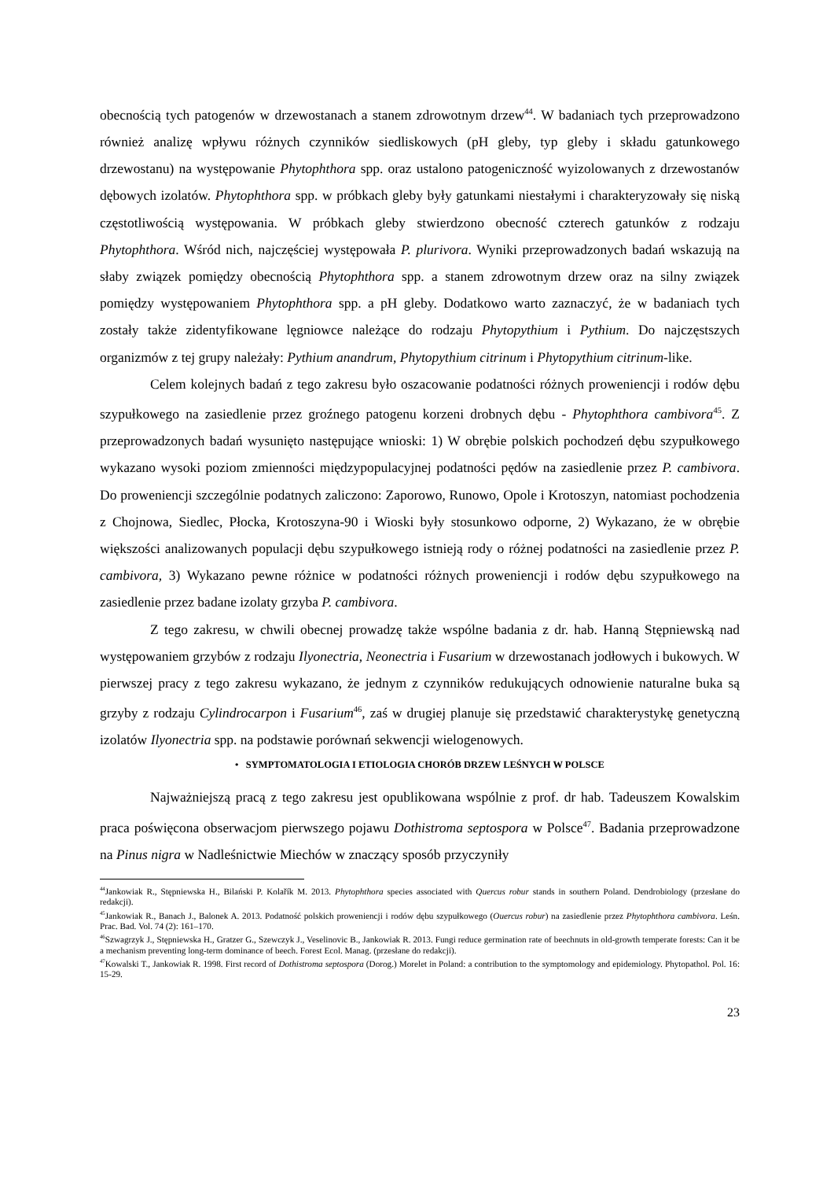obecnością tych patogenów w drzewostanach a stanem zdrowotnym drzew<sup>44</sup>. W badaniach tych przeprowadzono również analizę wpływu różnych czynników siedliskowych (pH gleby, typ gleby i składu gatunkowego drzewostanu) na występowanie Phytophthora spp. oraz ustalono patogeniczność wyizolowanych z drzewostanów dębowych izolatów. Phytophthora spp. w próbkach gleby były gatunkami niestałymi i charakteryzowały się niską częstotliwością występowania. W próbkach gleby stwierdzono obecność czterech gatunków z rodzaju Phytophthora. Wśród nich, najczęściej występowała P. plurivora. Wyniki przeprowadzonych badań wskazują na słaby związek pomiędzy obecnością Phytophthora spp. a stanem zdrowotnym drzew oraz na silny związek pomiędzy występowaniem Phytophthora spp. a pH gleby. Dodatkowo warto zaznaczyć, że w badaniach tych zostały także zidentyfikowane lęgniowce należące do rodzaju Phytopythium i Pythium. Do najczęstszych organizmów z tej grupy należały: Pythium anandrum, Phytopythium citrinum i Phytopythium citrinum-like.
Celem kolejnych badań z tego zakresu było oszacowanie podatności różnych proweniencji i rodów dębu szypułkowego na zasiedlenie przez groźnego patogenu korzeni drobnych dębu - Phytophthora cambivora<sup>45</sup>. Z przeprowadzonych badań wysunięto następujące wnioski: 1) W obrębie polskich pochodzeń dębu szypułkowego wykazano wysoki poziom zmienności międzypopulacyjnej podatności pędów na zasiedlenie przez P. cambivora. Do proweniencji szczególnie podatnych zaliczono: Zaporowo, Runowo, Opole i Krotoszyn, natomiast pochodzenia z Chojnowa, Siedlec, Płocka, Krotoszyna-90 i Wioski były stosunkowo odporne, 2) Wykazano, że w obrębie większości analizowanych populacji dębu szypułkowego istnieją rody o różnej podatności na zasiedlenie przez P. cambivora, 3) Wykazano pewne różnice w podatności różnych proweniencji i rodów dębu szypułkowego na zasiedlenie przez badane izolaty grzyba P. cambivora.
Z tego zakresu, w chwili obecnej prowadzę także wspólne badania z dr. hab. Hanną Stępniewską nad występowaniem grzybów z rodzaju Ilyonectria, Neonectria i Fusarium w drzewostanach jodłowych i bukowych. W pierwszej pracy z tego zakresu wykazano, że jednym z czynników redukujących odnowienie naturalne buka są grzyby z rodzaju Cylindrocarpon i Fusarium<sup>46</sup>, zaś w drugiej planuje się przedstawić charakterystykę genetyczną izolatów Ilyonectria spp. na podstawie porównań sekwencji wielogenowych.
• SYMPTOMATOLOGIA I ETIOLOGIA CHORÓB DRZEW LEŚNYCH W POLSCE
Najważniejszą pracą z tego zakresu jest opublikowana wspólnie z prof. dr hab. Tadeuszem Kowalskim praca poświęcona obserwacjom pierwszego pojawu Dothistroma septospora w Polsce<sup>47</sup>. Badania przeprowadzone na Pinus nigra w Nadleśnictwie Miechów w znaczący sposób przyczyniły
<sup>44</sup> Jankowiak R., Stępniewska H., Bilański P. Kolařík M. 2013. Phytophthora species associated with Quercus robur stands in southern Poland. Dendrobiology (przesłane do redakcji).
<sup>45</sup> Jankowiak R., Banach J., Balonek A. 2013. Podatność polskich proweniencji i rodów dębu szypułkowego (Ouercus robur) na zasiedlenie przez Phytophthora cambivora. Leśn. Prac. Bad. Vol. 74 (2): 161–170.
<sup>46</sup> Szwagrzyk J., Stępniewska H., Gratzer G., Szewczyk J., Veselinovic B., Jankowiak R. 2013. Fungi reduce germination rate of beechnuts in old-growth temperate forests: Can it be a mechanism preventing long-term dominance of beech. Forest Ecol. Manag. (przesłane do redakcji).
<sup>47</sup> Kowalski T., Jankowiak R. 1998. First record of Dothistroma septospora (Dorog.) Morelet in Poland: a contribution to the symptomology and epidemiology. Phytopathol. Pol. 16: 15-29.
23